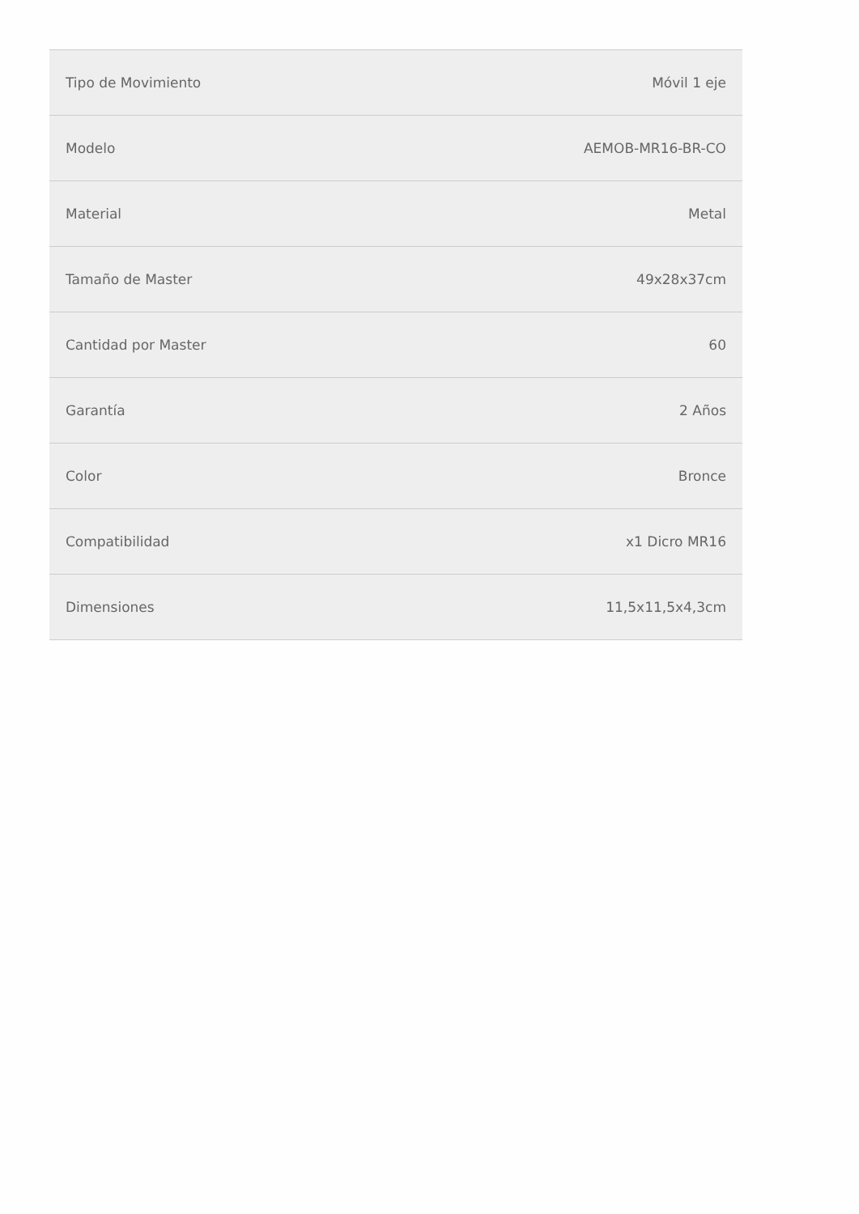| Tipo de Movimiento | Móvil 1 eje |
| Modelo | AEMOB-MR16-BR-CO |
| Material | Metal |
| Tamaño de Master | 49x28x37cm |
| Cantidad por Master | 60 |
| Garantía | 2 Años |
| Color | Bronce |
| Compatibilidad | x1 Dicro MR16 |
| Dimensiones | 11,5x11,5x4,3cm |